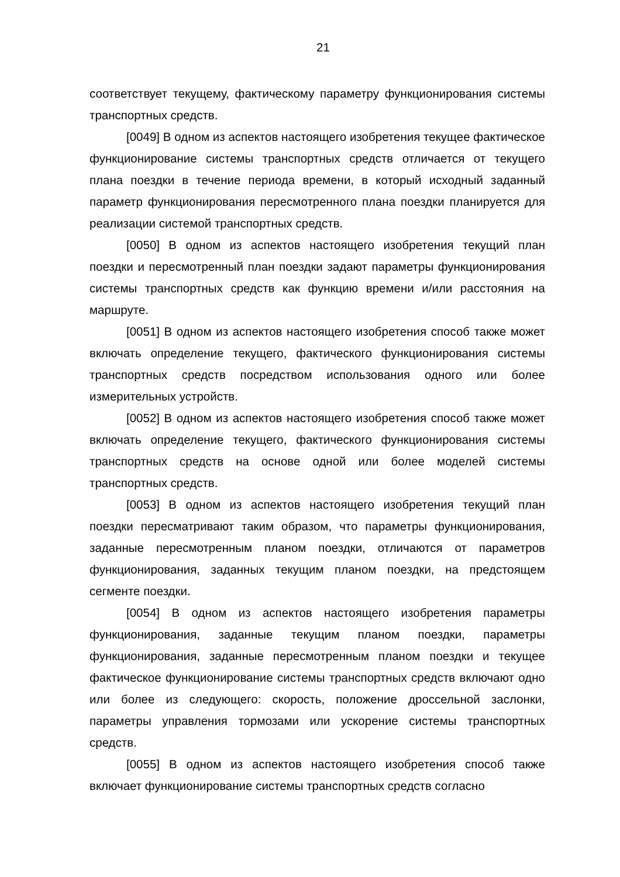21
соответствует текущему, фактическому параметру функционирования системы транспортных средств.
[0049] В одном из аспектов настоящего изобретения текущее фактическое функционирование системы транспортных средств отличается от текущего плана поездки в течение периода времени, в который исходный заданный параметр функционирования пересмотренного плана поездки планируется для реализации системой транспортных средств.
[0050] В одном из аспектов настоящего изобретения текущий план поездки и пересмотренный план поездки задают параметры функционирования системы транспортных средств как функцию времени и/или расстояния на маршруте.
[0051] В одном из аспектов настоящего изобретения способ также может включать определение текущего, фактического функционирования системы транспортных средств посредством использования одного или более измерительных устройств.
[0052] В одном из аспектов настоящего изобретения способ также может включать определение текущего, фактического функционирования системы транспортных средств на основе одной или более моделей системы транспортных средств.
[0053] В одном из аспектов настоящего изобретения текущий план поездки пересматривают таким образом, что параметры функционирования, заданные пересмотренным планом поездки, отличаются от параметров функционирования, заданных текущим планом поездки, на предстоящем сегменте поездки.
[0054] В одном из аспектов настоящего изобретения параметры функционирования, заданные текущим планом поездки, параметры функционирования, заданные пересмотренным планом поездки и текущее фактическое функционирование системы транспортных средств включают одно или более из следующего: скорость, положение дроссельной заслонки, параметры управления тормозами или ускорение системы транспортных средств.
[0055] В одном из аспектов настоящего изобретения способ также включает функционирование системы транспортных средств согласно